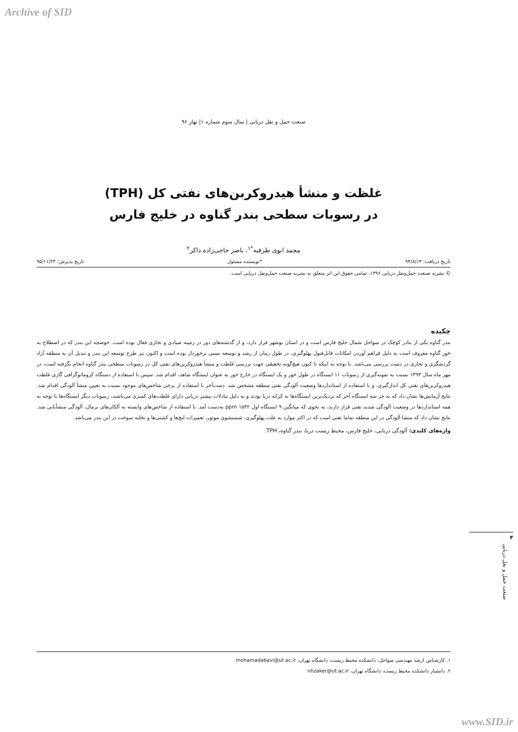Archive of SID
صنعت حمل و نقل دریایی | سال سوم شماره ۱| بهار ۹۶
غلظت و منشأ هیدروکربن‌های نفتی کل (TPH)
در رسوبات سطحی بندر گناوه در خلیج فارس
محمد ابوی طرقبه<sup>*۱</sup>، ناصر حاجی‌زاده ذاکر<sup>۲</sup>
تاریخ دریافت: ۹۴/۸/۱۳ *نویسنده مسئول تاریخ پذیرش: ۹۵/۱۱/۲۴
© نشریه صنعت حمل‌ونقل دریایی ۱۳۹۶، تمامی حقوق این اثر متعلق به نشریه صنعت حمل‌ونقل دریایی است.
چکیده
بندر گناوه یکی از بنادر کوچک در سواحل شمال خلیج فارس است و در استان بوشهر قرار دارد، و از گذشته‌های دور در زمینه صیادی و تجاری فعال بوده است. حوضچه این بندر که در اصطلاح به خور گناوه معروف است به دلیل فراهم آوردن امکانات قابل‌قبول پهلوگیری، در طول زمان از رشد و توسعه نسبی برخوردار بوده است و اکنون نیز طرح توسعه این بندر و تبدیل آن به منطقه آزاد گردشگری و تجاری در دست بررسی می‌باشد. با توجه به اینکه تا کنون هیچ‌گونه تحقیقی جهت بررسی غلظت و منشأ هیدروکربن‌های نفتی کل در رسوبات سطحی بندر گناوه انجام نگرفته است، در مهر ماه سال ۱۳۹۳ نسبت به نمونه‌گیری از رسوبات ۱۱ ایستگاه در طول خور و یک ایستگاه در خارج خور به عنوان ایستگاه شاهد، اقدام شد. سپس با استفاده از دستگاه کروماتوگرافی گازی غلظت هیدروکربن‌های نفتی کل اندازگیری، و با استفاده از استانداردها وضعیت آلودگی نفتی منطقه مشخص شد. دست‌آخر با استفاده از برخی شاخص‌های موجود نسبت به تعیین منشأ آلودگی اقدام شد. نتایج آزمایش‌ها نشان داد که به جز سه ایستگاه آخر که نزدیک‌ترین ایستگاه‌ها به کرانه دریا بودند و به دلیل تبادلات بیشتر دریایی دارای غلظت‌های کمتری می‌باشند، رسوبات دیگر ایستگاه‌ها با توجه به همه استانداردها در وضعیت آلودگی شدید نفتی قرار دارند، به نحوی که میانگین ۹ ایستگاه اول ppm ۱۵۴۲ به‌دست آمد. با استفاده از شاخص‌های وابسته به آلکان‌های نرمال، آلودگی منشأیابی شد. نتایج نشان داد که منشا آلودگی در این منطقه تماما نفتی است که در اکثر موارد به علت پهلوگیری، شستشوی موتور، تعمیرات لنچ‌ها و کشتی‌ها و تخلیه سوخت در این بندر می‌باشد.
واژه‌های کلیدی: آلودگی دریایی، خلیج فارس، محیط زیست دریا، بندر گناوه، TPH.
۴
صنعت حمل و نقل دریایی
۱. کارشناس ارشد مهندسی سواحل، دانشکده محیط زیست، دانشگاه تهران، mohamadabavi@ut.ac.ir
۲. دانشیار دانشکده محیط زیست، دانشگاه تهران، nhzaker@ut.ac.ir
www.SID.ir